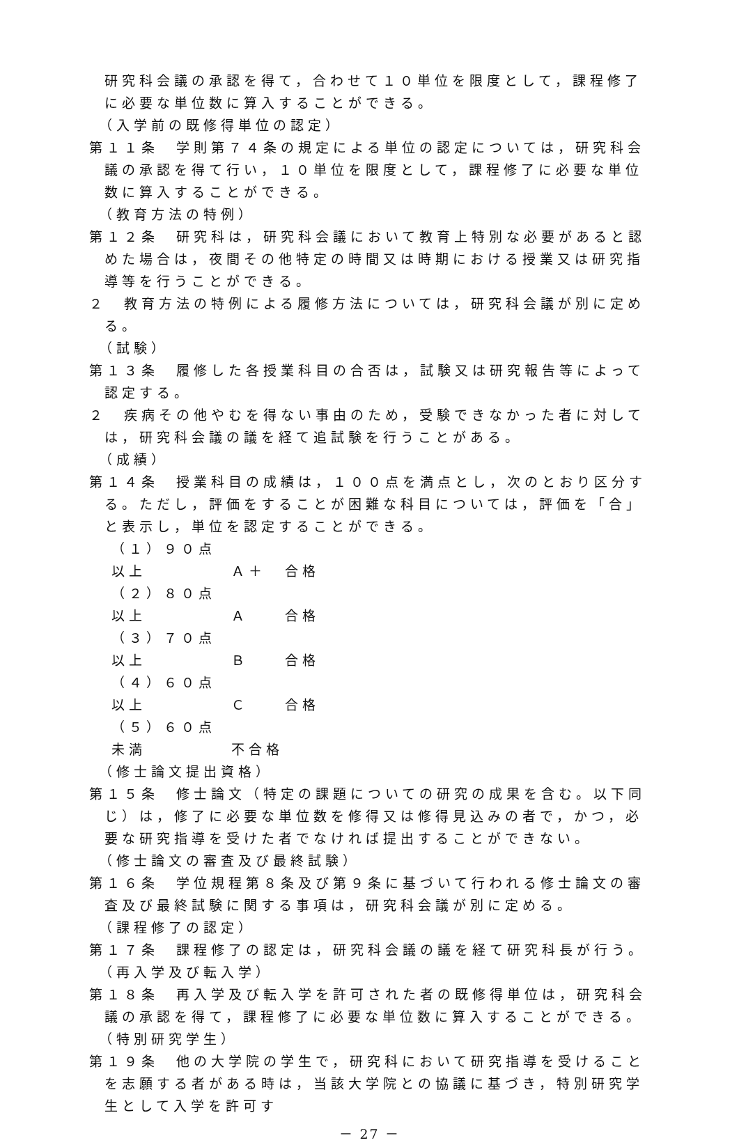研究科会議の承認を得て，合わせて１０単位を限度として，課程修了に必要な単位数に算入することができる。
（入学前の既修得単位の認定）
第１１条　学則第７４条の規定による単位の認定については，研究科会議の承認を得て行い，１０単位を限度として，課程修了に必要な単位数に算入することができる。
（教育方法の特例）
第１２条　研究科は，研究科会議において教育上特別な必要があると認めた場合は，夜間その他特定の時間又は時期における授業又は研究指導等を行うことができる。
２　教育方法の特例による履修方法については，研究科会議が別に定める。
（試験）
第１３条　履修した各授業科目の合否は，試験又は研究報告等によって認定する。
２　疾病その他やむを得ない事由のため，受験できなかった者に対しては，研究科会議の議を経て追試験を行うことがある。
（成績）
第１４条　授業科目の成績は，１００点を満点とし，次のとおり区分する。ただし，評価をすることが困難な科目については，評価を「合」と表示し，単位を認定することができる。
（１）９０点以上 Ａ＋ 合格
（２）８０点以上 Ａ 合格
（３）７０点以上 Ｂ 合格
（４）６０点以上 Ｃ 合格
（５）６０点未満 不合格
（修士論文提出資格）
第１５条　修士論文（特定の課題についての研究の成果を含む。以下同じ）は，修了に必要な単位数を修得又は修得見込みの者で，かつ，必要な研究指導を受けた者でなければ提出することができない。
（修士論文の審査及び最終試験）
第１６条　学位規程第８条及び第９条に基づいて行われる修士論文の審査及び最終試験に関する事項は，研究科会議が別に定める。
（課程修了の認定）
第１７条　課程修了の認定は，研究科会議の議を経て研究科長が行う。
（再入学及び転入学）
第１８条　再入学及び転入学を許可された者の既修得単位は，研究科会議の承認を得て，課程修了に必要な単位数に算入することができる。
（特別研究学生）
第１９条　他の大学院の学生で，研究科において研究指導を受けることを志願する者がある時は，当該大学院との協議に基づき，特別研究学生として入学を許可す
－ 27 －